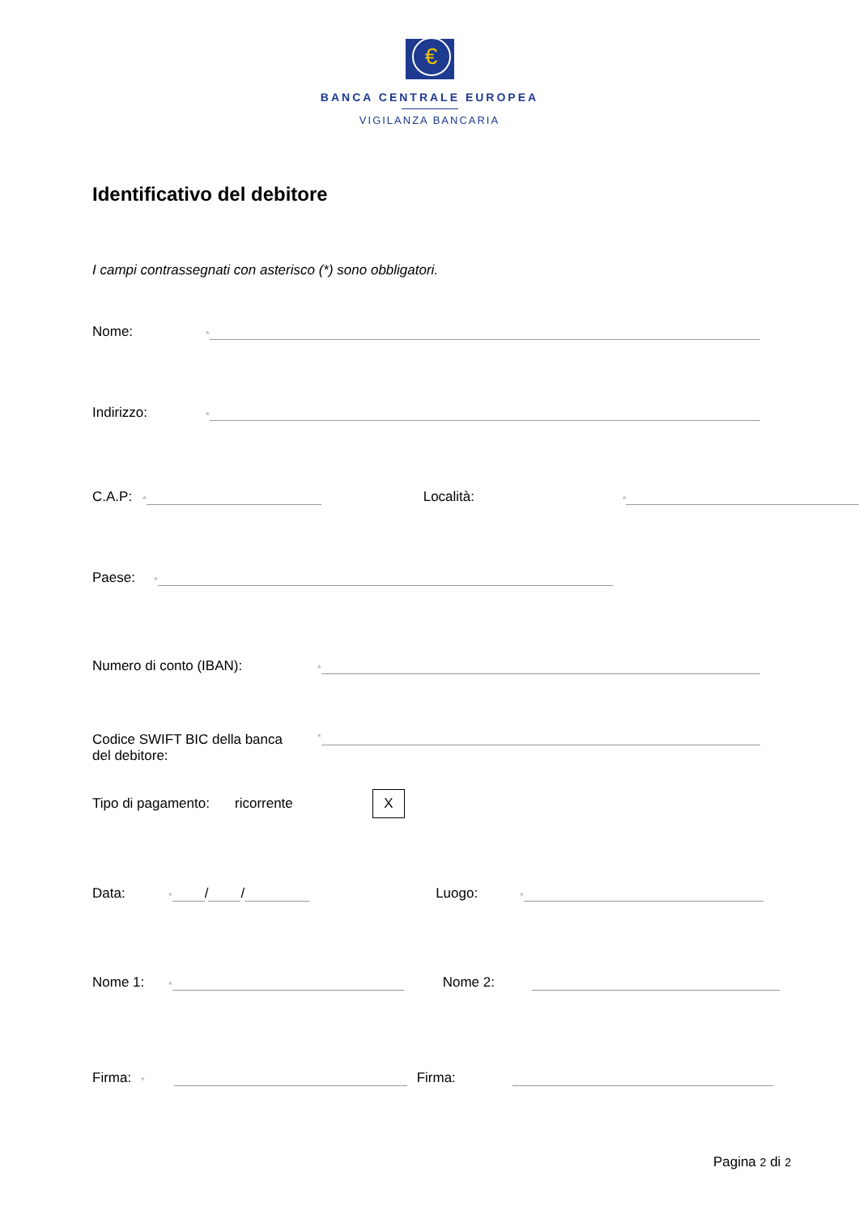€
BANCA CENTRALE EUROPEA
VIGILANZA BANCARIA
Identificativo del debitore
I campi contrassegnati con asterisco (*) sono obbligatori.
Nome: *
Indirizzo: *
C.A.P: * Località: *
Paese: *
Numero di conto (IBAN): *
Codice SWIFT BIC della banca
del debitore: *
Tipo di pagamento: ricorrente X
Data: * / / Luogo: *
Nome 1: * Nome 2:
Firma: * Firma:
Pagina 2 di 2